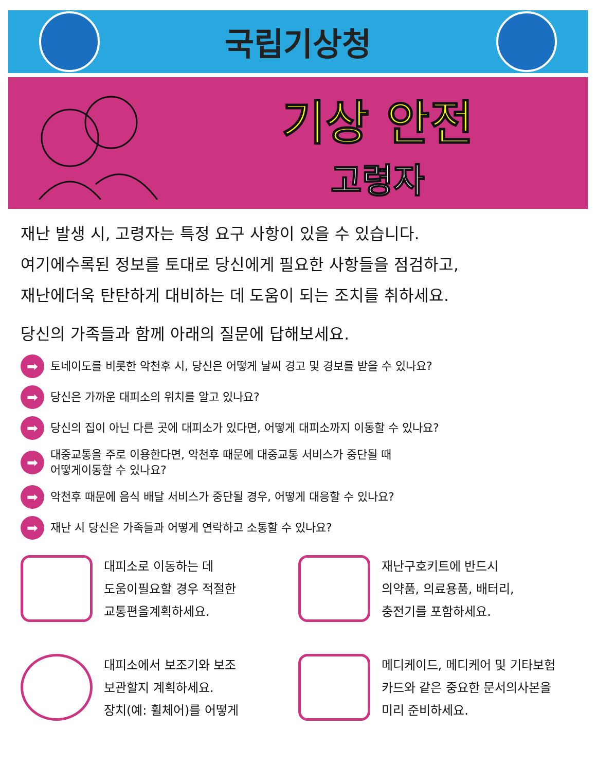국립기상청
기상 안전
고령자
재난 발생 시, 고령자는 특정 요구 사항이 있을 수 있습니다.
여기에수록된 정보를 토대로 당신에게 필요한 사항들을 점검하고,
재난에더욱 탄탄하게 대비하는 데 도움이 되는 조치를 취하세요.
당신의 가족들과 함께 아래의 질문에 답해보세요.
➡ 토네이도를 비롯한 악천후 시, 당신은 어떻게 날씨 경고 및 경보를 받을 수 있나요?
➡ 당신은 가까운 대피소의 위치를 알고 있나요?
➡ 당신의 집이 아닌 다른 곳에 대피소가 있다면, 어떻게 대피소까지 이동할 수 있나요?
➡ 대중교통을 주로 이용한다면, 악천후 때문에 대중교통 서비스가 중단될 때
어떻게이동할 수 있나요?
➡ 악천후 때문에 음식 배달 서비스가 중단될 경우, 어떻게 대응할 수 있나요?
➡ 재난 시 당신은 가족들과 어떻게 연락하고 소통할 수 있나요?
대피소로 이동하는 데
도움이필요할 경우 적절한
교통편을계획하세요.
재난구호키트에 반드시
의약품, 의료용품, 배터리,
충전기를 포함하세요.
대피소에서 보조기와 보조
보관할지 계획하세요.
장치(예: 휠체어)를 어떻게
메디케이드, 메디케어 및 기타보험
카드와 같은 중요한 문서의사본을
미리 준비하세요.